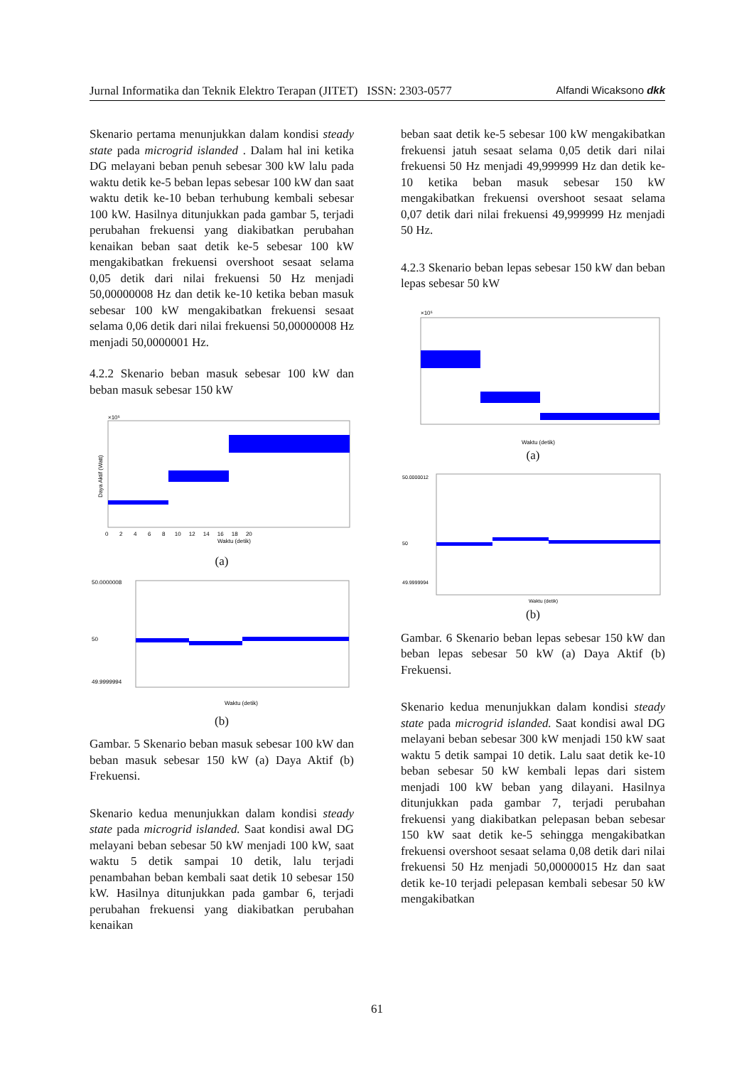Jurnal Informatika dan Teknik Elektro Terapan (JITET) ISSN: 2303-0577 Alfandi Wicaksono dkk
Skenario pertama menunjukkan dalam kondisi steady state pada microgrid islanded . Dalam hal ini ketika DG melayani beban penuh sebesar 300 kW lalu pada waktu detik ke-5 beban lepas sebesar 100 kW dan saat waktu detik ke-10 beban terhubung kembali sebesar 100 kW. Hasilnya ditunjukkan pada gambar 5, terjadi perubahan frekuensi yang diakibatkan perubahan kenaikan beban saat detik ke-5 sebesar 100 kW mengakibatkan frekuensi overshoot sesaat selama 0,05 detik dari nilai frekuensi 50 Hz menjadi 50,00000008 Hz dan detik ke-10 ketika beban masuk sebesar 100 kW mengakibatkan frekuensi sesaat selama 0,06 detik dari nilai frekuensi 50,00000008 Hz menjadi 50,0000001 Hz.
4.2.2 Skenario beban masuk sebesar 100 kW dan beban masuk sebesar 150 kW
×10⁵
Waktu (detik)
Daya Aktif (Watt)
0 2 4 6 8 10 12 14 16 18 20
(a)
Waktu (detik)
50.0000008
50
49.9999994
(b)
Gambar. 5 Skenario beban masuk sebesar 100 kW dan beban masuk sebesar 150 kW (a) Daya Aktif (b) Frekuensi.
Skenario kedua menunjukkan dalam kondisi steady state pada microgrid islanded. Saat kondisi awal DG melayani beban sebesar 50 kW menjadi 100 kW, saat waktu 5 detik sampai 10 detik, lalu terjadi penambahan beban kembali saat detik 10 sebesar 150 kW. Hasilnya ditunjukkan pada gambar 6, terjadi perubahan frekuensi yang diakibatkan perubahan kenaikan
beban saat detik ke-5 sebesar 100 kW mengakibatkan frekuensi jatuh sesaat selama 0,05 detik dari nilai frekuensi 50 Hz menjadi 49,999999 Hz dan detik ke-10 ketika beban masuk sebesar 150 kW mengakibatkan frekuensi overshoot sesaat selama 0,07 detik dari nilai frekuensi 49,999999 Hz menjadi 50 Hz.
4.2.3 Skenario beban lepas sebesar 150 kW dan beban lepas sebesar 50 kW
×10⁵
Waktu (detik)
(a)
Waktu (detik)
50.0000012
50
49.9999994
(b)
Gambar. 6 Skenario beban lepas sebesar 150 kW dan beban lepas sebesar 50 kW (a) Daya Aktif (b) Frekuensi.
Skenario kedua menunjukkan dalam kondisi steady state pada microgrid islanded. Saat kondisi awal DG melayani beban sebesar 300 kW menjadi 150 kW saat waktu 5 detik sampai 10 detik. Lalu saat detik ke-10 beban sebesar 50 kW kembali lepas dari sistem menjadi 100 kW beban yang dilayani. Hasilnya ditunjukkan pada gambar 7, terjadi perubahan frekuensi yang diakibatkan pelepasan beban sebesar 150 kW saat detik ke-5 sehingga mengakibatkan frekuensi overshoot sesaat selama 0,08 detik dari nilai frekuensi 50 Hz menjadi 50,00000015 Hz dan saat detik ke-10 terjadi pelepasan kembali sebesar 50 kW mengakibatkan
61